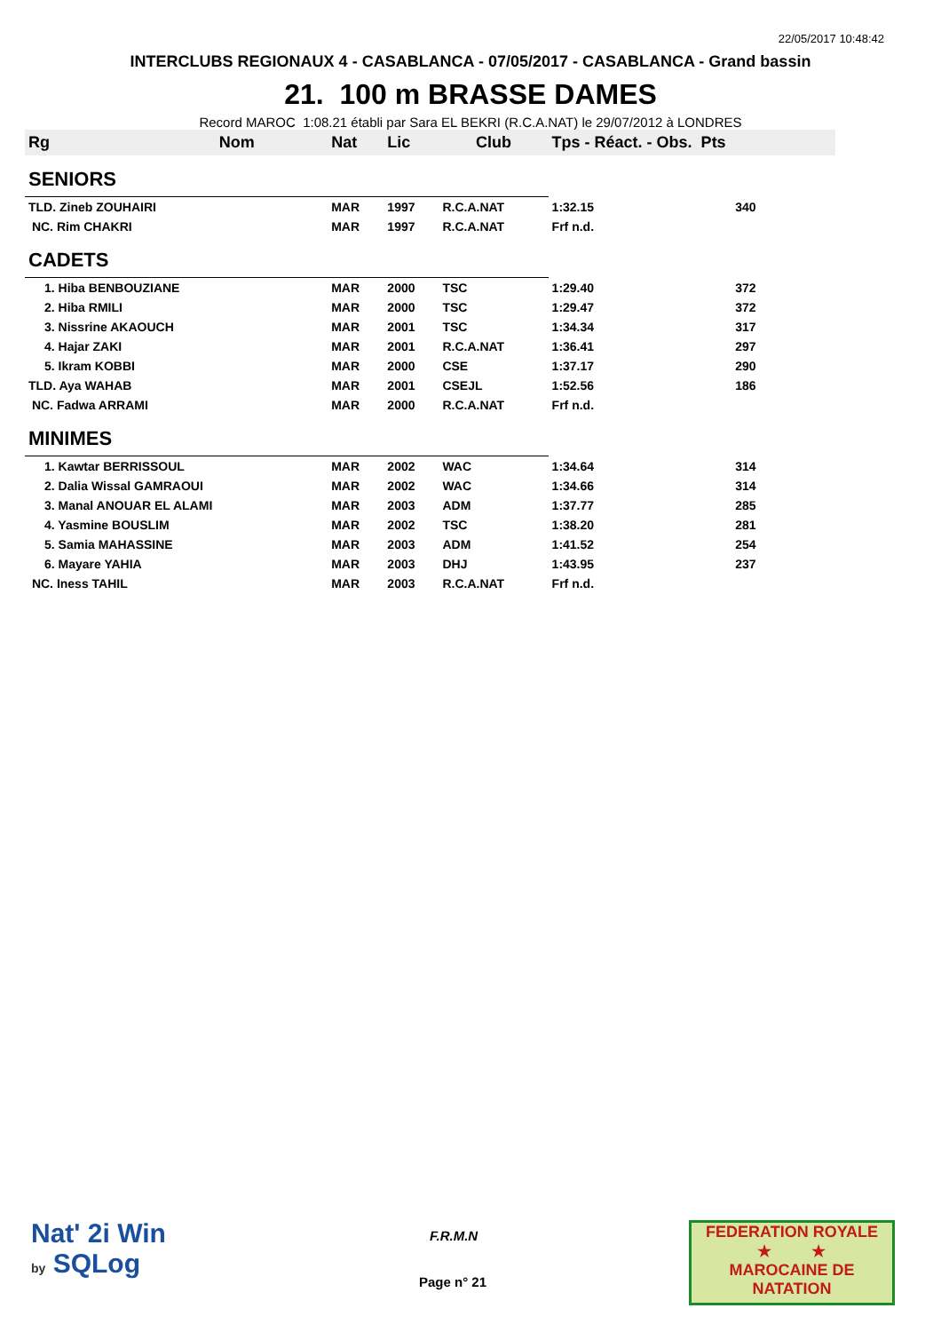22/05/2017 10:48:42
INTERCLUBS REGIONAUX 4 - CASABLANCA - 07/05/2017 - CASABLANCA - Grand bassin
21. 100 m BRASSE DAMES
Record MAROC 1:08.21 établi par Sara EL BEKRI (R.C.A.NAT) le 29/07/2012 à LONDRES
| Rg | Nom | Nat | Lic | Club | Tps - Réact. - Obs. Pts | |
| --- | --- | --- | --- | --- | --- | --- |
| SENIORS | | | | | | |
| TLD. Zineb ZOUHAIRI | | MAR | 1997 | R.C.A.NAT | 1:32.15 | 340 |
| NC. Rim CHAKRI | | MAR | 1997 | R.C.A.NAT | Frf n.d. | |
| CADETS | | | | | | |
| 1. Hiba BENBOUZIANE | | MAR | 2000 | TSC | 1:29.40 | 372 |
| 2. Hiba RMILI | | MAR | 2000 | TSC | 1:29.47 | 372 |
| 3. Nissrine AKAOUCH | | MAR | 2001 | TSC | 1:34.34 | 317 |
| 4. Hajar ZAKI | | MAR | 2001 | R.C.A.NAT | 1:36.41 | 297 |
| 5. Ikram KOBBI | | MAR | 2000 | CSE | 1:37.17 | 290 |
| TLD. Aya WAHAB | | MAR | 2001 | CSEJL | 1:52.56 | 186 |
| NC. Fadwa ARRAMI | | MAR | 2000 | R.C.A.NAT | Frf n.d. | |
| MINIMES | | | | | | |
| 1. Kawtar BERRISSOUL | | MAR | 2002 | WAC | 1:34.64 | 314 |
| 2. Dalia Wissal GAMRAOUI | | MAR | 2002 | WAC | 1:34.66 | 314 |
| 3. Manal ANOUAR EL ALAMI | | MAR | 2003 | ADM | 1:37.77 | 285 |
| 4. Yasmine BOUSLIM | | MAR | 2002 | TSC | 1:38.20 | 281 |
| 5. Samia MAHASSINE | | MAR | 2003 | ADM | 1:41.52 | 254 |
| 6. Mayare YAHIA | | MAR | 2003 | DHJ | 1:43.95 | 237 |
| NC. Iness TAHIL | | MAR | 2003 | R.C.A.NAT | Frf n.d. | |
Nat' 2i Win
by SQLog
F.R.M.N
Page n° 21
FEDERATION ROYALE
★ ★
MAROCAINE DE NATATION